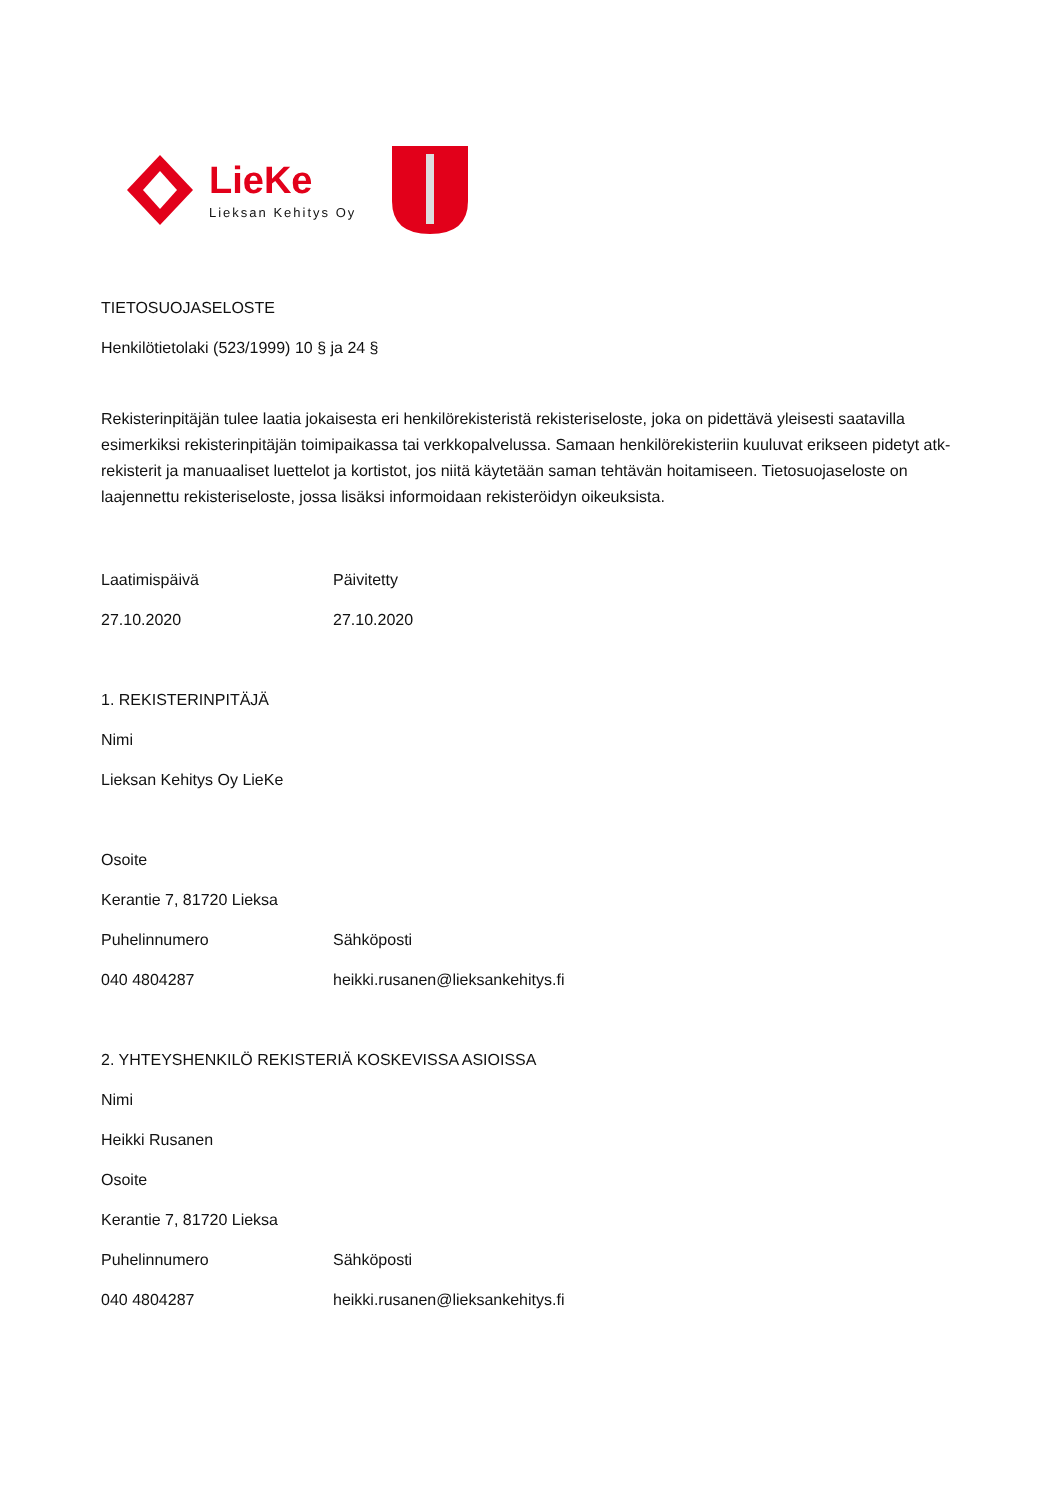LieKe
Lieksan Kehitys Oy
TIETOSUOJASELOSTE
Henkilötietolaki (523/1999) 10 § ja 24 §
Rekisterinpitäjän tulee laatia jokaisesta eri henkilörekisteristä rekisteriseloste, joka on pidettävä yleisesti saatavilla esimerkiksi rekisterinpitäjän toimipaikassa tai verkkopalvelussa. Samaan henkilörekisteriin kuuluvat erikseen pidetyt atk-rekisterit ja manuaaliset luettelot ja kortistot, jos niitä käytetään saman tehtävän hoitamiseen. Tietosuojaseloste on laajennettu rekisteriseloste, jossa lisäksi informoidaan rekisteröidyn oikeuksista.
| Laatimispäivä | Päivitetty |
| 27.10.2020 | 27.10.2020 |
1. REKISTERINPITÄJÄ
Nimi
Lieksan Kehitys Oy LieKe
Osoite
Kerantie 7, 81720 Lieksa
| Puhelinnumero | Sähköposti |
| 040 4804287 | heikki.rusanen@lieksankehitys.fi |
2. YHTEYSHENKILÖ REKISTERIÄ KOSKEVISSA ASIOISSA
Nimi
Heikki Rusanen
Osoite
Kerantie 7, 81720 Lieksa
| Puhelinnumero | Sähköposti |
| 040 4804287 | heikki.rusanen@lieksankehitys.fi |